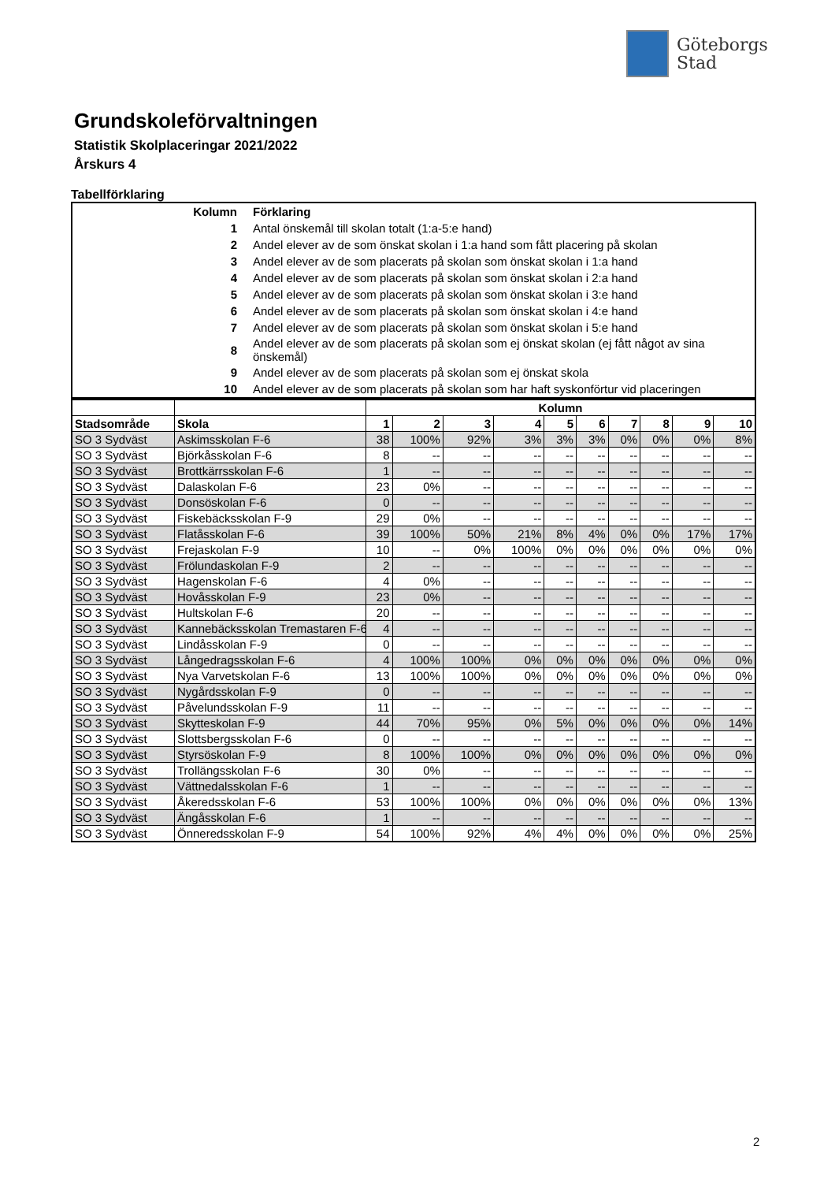Göteborgs
Stad
Grundskoleförvaltningen
Statistik Skolplaceringar 2021/2022
Årskurs 4
Tabellförklaring
| Kolumn | Förklaring |
| 1 | Antal önskemål till skolan totalt (1:a-5:e hand) |
| 2 | Andel elever av de som önskat skolan i 1:a hand som fått placering på skolan |
| 3 | Andel elever av de som placerats på skolan som önskat skolan i 1:a hand |
| 4 | Andel elever av de som placerats på skolan som önskat skolan i 2:a hand |
| 5 | Andel elever av de som placerats på skolan som önskat skolan i 3:e hand |
| 6 | Andel elever av de som placerats på skolan som önskat skolan i 4:e hand |
| 7 | Andel elever av de som placerats på skolan som önskat skolan i 5:e hand |
| 8 | Andel elever av de som placerats på skolan som ej önskat skolan (ej fått något av sina önskemål) |
| 9 | Andel elever av de som placerats på skolan som ej önskat skola |
| 10 | Andel elever av de som placerats på skolan som har haft syskonförtur vid placeringen |
| | | Kolumn | | | | | | | | | |
| Stadsområde | Skola | 1 | 2 | 3 | 4 | 5 | 6 | 7 | 8 | 9 | 10 |
| SO 3 Sydväst | Askimsskolan F-6 | 38 | 100% | 92% | 3% | 3% | 3% | 0% | 0% | 0% | 8% |
| SO 3 Sydväst | Björkåsskolan F-6 | 8 | -- | -- | -- | -- | -- | -- | -- | -- | -- |
| SO 3 Sydväst | Brottkärrsskolan F-6 | 1 | -- | -- | -- | -- | -- | -- | -- | -- | -- |
| SO 3 Sydväst | Dalaskolan F-6 | 23 | 0% | -- | -- | -- | -- | -- | -- | -- | -- |
| SO 3 Sydväst | Donsöskolan F-6 | 0 | -- | -- | -- | -- | -- | -- | -- | -- | -- |
| SO 3 Sydväst | Fiskebäcksskolan F-9 | 29 | 0% | -- | -- | -- | -- | -- | -- | -- | -- |
| SO 3 Sydväst | Flatåsskolan F-6 | 39 | 100% | 50% | 21% | 8% | 4% | 0% | 0% | 17% | 17% |
| SO 3 Sydväst | Frejaskolan F-9 | 10 | -- | 0% | 100% | 0% | 0% | 0% | 0% | 0% | 0% |
| SO 3 Sydväst | Frölundaskolan F-9 | 2 | -- | -- | -- | -- | -- | -- | -- | -- | -- |
| SO 3 Sydväst | Hagenskolan F-6 | 4 | 0% | -- | -- | -- | -- | -- | -- | -- | -- |
| SO 3 Sydväst | Hovåsskolan F-9 | 23 | 0% | -- | -- | -- | -- | -- | -- | -- | -- |
| SO 3 Sydväst | Hultskolan F-6 | 20 | -- | -- | -- | -- | -- | -- | -- | -- | -- |
| SO 3 Sydväst | Kannebäcksskolan Tremastaren F-6 | 4 | -- | -- | -- | -- | -- | -- | -- | -- | -- |
| SO 3 Sydväst | Lindåsskolan F-9 | 0 | -- | -- | -- | -- | -- | -- | -- | -- | -- |
| SO 3 Sydväst | Långedragsskolan F-6 | 4 | 100% | 100% | 0% | 0% | 0% | 0% | 0% | 0% | 0% |
| SO 3 Sydväst | Nya Varvetskolan F-6 | 13 | 100% | 100% | 0% | 0% | 0% | 0% | 0% | 0% | 0% |
| SO 3 Sydväst | Nygårdsskolan F-9 | 0 | -- | -- | -- | -- | -- | -- | -- | -- | -- |
| SO 3 Sydväst | Påvelundsskolan F-9 | 11 | -- | -- | -- | -- | -- | -- | -- | -- | -- |
| SO 3 Sydväst | Skytteskolan F-9 | 44 | 70% | 95% | 0% | 5% | 0% | 0% | 0% | 0% | 14% |
| SO 3 Sydväst | Slottsbergsskolan F-6 | 0 | -- | -- | -- | -- | -- | -- | -- | -- | -- |
| SO 3 Sydväst | Styrsöskolan F-9 | 8 | 100% | 100% | 0% | 0% | 0% | 0% | 0% | 0% | 0% |
| SO 3 Sydväst | Trollängsskolan F-6 | 30 | 0% | -- | -- | -- | -- | -- | -- | -- | -- |
| SO 3 Sydväst | Vättnedalsskolan F-6 | 1 | -- | -- | -- | -- | -- | -- | -- | -- | -- |
| SO 3 Sydväst | Åkeredsskolan F-6 | 53 | 100% | 100% | 0% | 0% | 0% | 0% | 0% | 0% | 13% |
| SO 3 Sydväst | Ängåsskolan F-6 | 1 | -- | -- | -- | -- | -- | -- | -- | -- | -- |
| SO 3 Sydväst | Önneredsskolan F-9 | 54 | 100% | 92% | 4% | 4% | 0% | 0% | 0% | 0% | 25% |
2